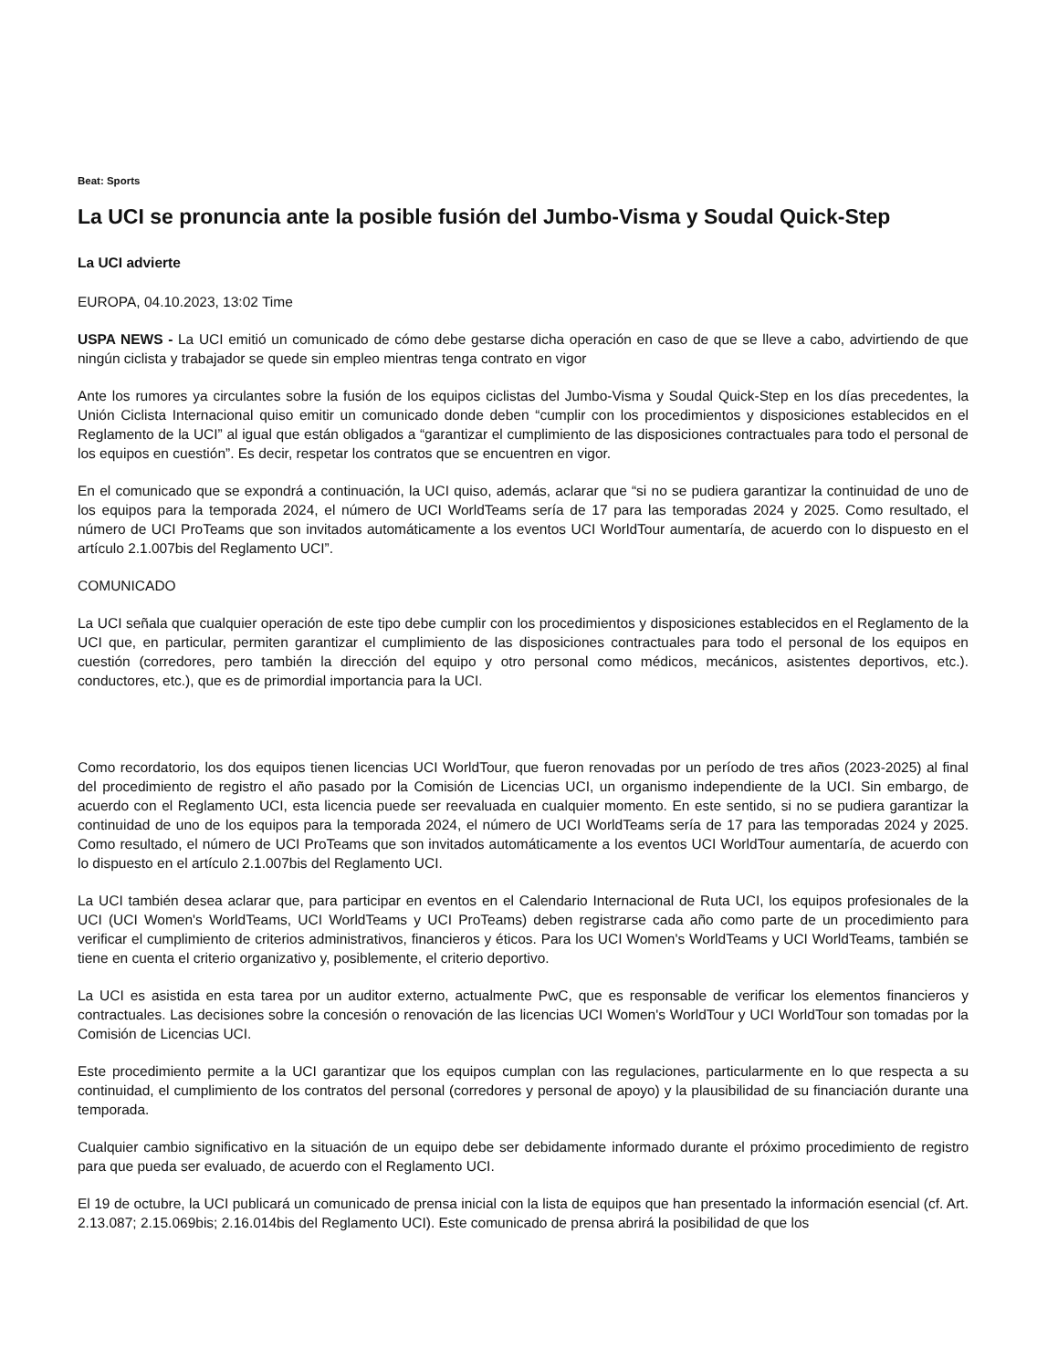Beat: Sports
La UCI se pronuncia ante la posible fusión del Jumbo-Visma y Soudal Quick-Step
La UCI advierte
EUROPA, 04.10.2023, 13:02 Time
USPA NEWS - La UCI emitió un comunicado de cómo debe gestarse dicha operación en caso de que se lleve a cabo, advirtiendo de que ningún ciclista y trabajador se quede sin empleo mientras tenga contrato en vigor
Ante los rumores ya circulantes sobre la fusión de los equipos ciclistas del Jumbo-Visma y Soudal Quick-Step en los días precedentes, la Unión Ciclista Internacional quiso emitir un comunicado donde deben “cumplir con los procedimientos y disposiciones establecidos en el Reglamento de la UCI” al igual que están obligados a “garantizar el cumplimiento de las disposiciones contractuales para todo el personal de los equipos en cuestión”. Es decir, respetar los contratos que se encuentren en vigor.
En el comunicado que se expondrá a continuación, la UCI quiso, además, aclarar que “si no se pudiera garantizar la continuidad de uno de los equipos para la temporada 2024, el número de UCI WorldTeams sería de 17 para las temporadas 2024 y 2025. Como resultado, el número de UCI ProTeams que son invitados automáticamente a los eventos UCI WorldTour aumentaría, de acuerdo con lo dispuesto en el artículo 2.1.007bis del Reglamento UCI”.
COMUNICADO
La UCI señala que cualquier operación de este tipo debe cumplir con los procedimientos y disposiciones establecidos en el Reglamento de la UCI que, en particular, permiten garantizar el cumplimiento de las disposiciones contractuales para todo el personal de los equipos en cuestión (corredores, pero también la dirección del equipo y otro personal como médicos, mecánicos, asistentes deportivos, etc.). conductores, etc.), que es de primordial importancia para la UCI.
Como recordatorio, los dos equipos tienen licencias UCI WorldTour, que fueron renovadas por un período de tres años (2023-2025) al final del procedimiento de registro el año pasado por la Comisión de Licencias UCI, un organismo independiente de la UCI. Sin embargo, de acuerdo con el Reglamento UCI, esta licencia puede ser reevaluada en cualquier momento. En este sentido, si no se pudiera garantizar la continuidad de uno de los equipos para la temporada 2024, el número de UCI WorldTeams sería de 17 para las temporadas 2024 y 2025. Como resultado, el número de UCI ProTeams que son invitados automáticamente a los eventos UCI WorldTour aumentaría, de acuerdo con lo dispuesto en el artículo 2.1.007bis del Reglamento UCI.
La UCI también desea aclarar que, para participar en eventos en el Calendario Internacional de Ruta UCI, los equipos profesionales de la UCI (UCI Women's WorldTeams, UCI WorldTeams y UCI ProTeams) deben registrarse cada año como parte de un procedimiento para verificar el cumplimiento de criterios administrativos, financieros y éticos. Para los UCI Women's WorldTeams y UCI WorldTeams, también se tiene en cuenta el criterio organizativo y, posiblemente, el criterio deportivo.
La UCI es asistida en esta tarea por un auditor externo, actualmente PwC, que es responsable de verificar los elementos financieros y contractuales. Las decisiones sobre la concesión o renovación de las licencias UCI Women's WorldTour y UCI WorldTour son tomadas por la Comisión de Licencias UCI.
Este procedimiento permite a la UCI garantizar que los equipos cumplan con las regulaciones, particularmente en lo que respecta a su continuidad, el cumplimiento de los contratos del personal (corredores y personal de apoyo) y la plausibilidad de su financiación durante una temporada.
Cualquier cambio significativo en la situación de un equipo debe ser debidamente informado durante el próximo procedimiento de registro para que pueda ser evaluado, de acuerdo con el Reglamento UCI.
El 19 de octubre, la UCI publicará un comunicado de prensa inicial con la lista de equipos que han presentado la información esencial (cf. Art. 2.13.087; 2.15.069bis; 2.16.014bis del Reglamento UCI). Este comunicado de prensa abrirá la posibilidad de que los